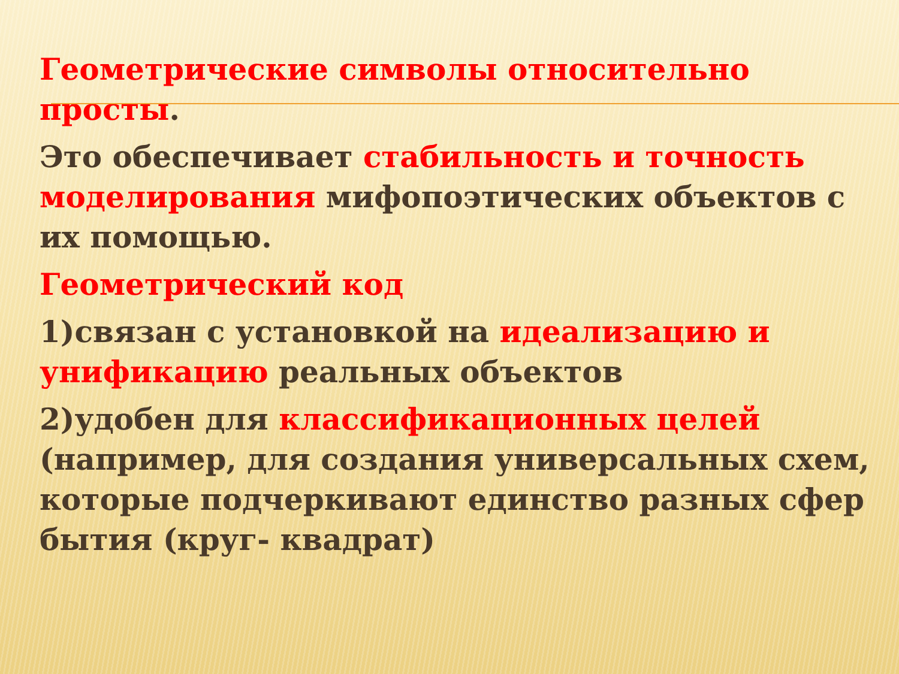Геометрические символы относительно просты.
Это обеспечивает стабильность и точность моделирования мифопоэтических объектов с их помощью.
Геометрический код
1)связан с установкой на идеализацию и унификацию реальных объектов
2)удобен для классификационных целей (например, для создания универсальных схем, которые подчеркивают единство разных сфер бытия (круг- квадрат)